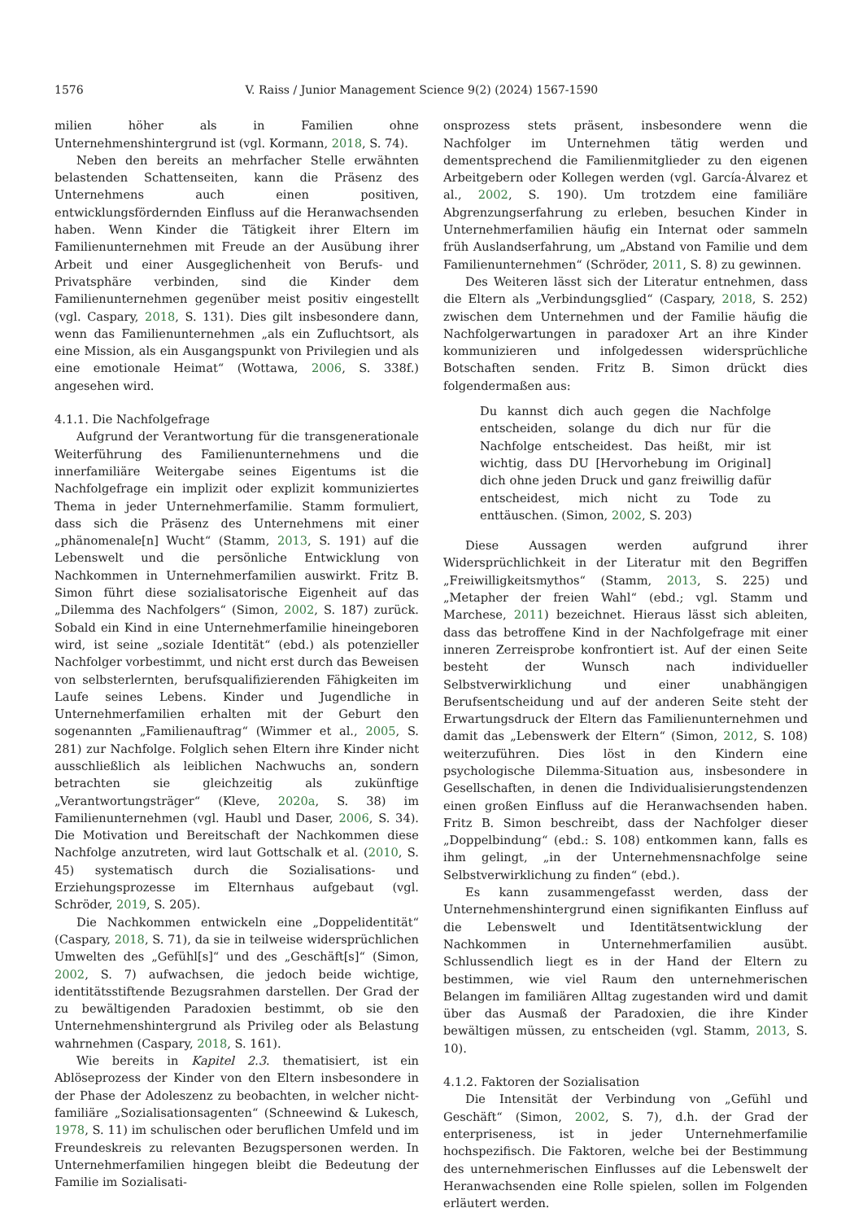1576 V. Raiss / Junior Management Science 9(2) (2024) 1567-1590
milien höher als in Familien ohne Unternehmenshintergrund ist (vgl. Kormann, 2018, S. 74).
Neben den bereits an mehrfacher Stelle erwähnten belastenden Schattenseiten, kann die Präsenz des Unternehmens auch einen positiven, entwicklungsfördernden Einfluss auf die Heranwachsenden haben. Wenn Kinder die Tätigkeit ihrer Eltern im Familienunternehmen mit Freude an der Ausübung ihrer Arbeit und einer Ausgeglichenheit von Berufs- und Privatsphäre verbinden, sind die Kinder dem Familienunternehmen gegenüber meist positiv eingestellt (vgl. Caspary, 2018, S. 131). Dies gilt insbesondere dann, wenn das Familienunternehmen „als ein Zufluchtsort, als eine Mission, als ein Ausgangspunkt von Privilegien und als eine emotionale Heimat“ (Wottawa, 2006, S. 338f.) angesehen wird.
4.1.1. Die Nachfolgefrage
Aufgrund der Verantwortung für die transgenerationale Weiterführung des Familienunternehmens und die innerfamiliäre Weitergabe seines Eigentums ist die Nachfolgefrage ein implizit oder explizit kommuniziertes Thema in jeder Unternehmerfamilie. Stamm formuliert, dass sich die Präsenz des Unternehmens mit einer „phänomenale[n] Wucht“ (Stamm, 2013, S. 191) auf die Lebenswelt und die persönliche Entwicklung von Nachkommen in Unternehmerfamilien auswirkt. Fritz B. Simon führt diese sozialisatorische Eigenheit auf das „Dilemma des Nachfolgers“ (Simon, 2002, S. 187) zurück. Sobald ein Kind in eine Unternehmerfamilie hineingeboren wird, ist seine „soziale Identität“ (ebd.) als potenzieller Nachfolger vorbestimmt, und nicht erst durch das Beweisen von selbsterlernten, berufsqualifizierenden Fähigkeiten im Laufe seines Lebens. Kinder und Jugendliche in Unternehmerfamilien erhalten mit der Geburt den sogenannten „Familienauftrag“ (Wimmer et al., 2005, S. 281) zur Nachfolge. Folglich sehen Eltern ihre Kinder nicht ausschließlich als leiblichen Nachwuchs an, sondern betrachten sie gleichzeitig als zukünftige „Verantwortungsträger“ (Kleve, 2020a, S. 38) im Familienunternehmen (vgl. Haubl und Daser, 2006, S. 34). Die Motivation und Bereitschaft der Nachkommen diese Nachfolge anzutreten, wird laut Gottschalk et al. (2010, S. 45) systematisch durch die Sozialisations- und Erziehungsprozesse im Elternhaus aufgebaut (vgl. Schröder, 2019, S. 205).
Die Nachkommen entwickeln eine „Doppelidentität“ (Caspary, 2018, S. 71), da sie in teilweise widersprüchlichen Umwelten des „Gefühl[s]“ und des „Geschäft[s]“ (Simon, 2002, S. 7) aufwachsen, die jedoch beide wichtige, identitätsstiftende Bezugsrahmen darstellen. Der Grad der zu bewältigenden Paradoxien bestimmt, ob sie den Unternehmenshintergrund als Privileg oder als Belastung wahrnehmen (Caspary, 2018, S. 161).
Wie bereits in Kapitel 2.3. thematisiert, ist ein Ablöseprozess der Kinder von den Eltern insbesondere in der Phase der Adoleszenz zu beobachten, in welcher nicht-familiäre „Sozialisationsagenten“ (Schneewind & Lukesch, 1978, S. 11) im schulischen oder beruflichen Umfeld und im Freundeskreis zu relevanten Bezugspersonen werden. In Unternehmerfamilien hingegen bleibt die Bedeutung der Familie im Sozialisati-
onsprozess stets präsent, insbesondere wenn die Nachfolger im Unternehmen tätig werden und dementsprechend die Familienmitglieder zu den eigenen Arbeitgebern oder Kollegen werden (vgl. García-Álvarez et al., 2002, S. 190). Um trotzdem eine familiäre Abgrenzungserfahrung zu erleben, besuchen Kinder in Unternehmerfamilien häufig ein Internat oder sammeln früh Auslandserfahrung, um „Abstand von Familie und dem Familienunternehmen“ (Schröder, 2011, S. 8) zu gewinnen.
Des Weiteren lässt sich der Literatur entnehmen, dass die Eltern als „Verbindungsglied“ (Caspary, 2018, S. 252) zwischen dem Unternehmen und der Familie häufig die Nachfolgerwartungen in paradoxer Art an ihre Kinder kommunizieren und infolgedessen widersprüchliche Botschaften senden. Fritz B. Simon drückt dies folgendermaßen aus:
Du kannst dich auch gegen die Nachfolge entscheiden, solange du dich nur für die Nachfolge entscheidest. Das heißt, mir ist wichtig, dass DU [Hervorhebung im Original] dich ohne jeden Druck und ganz freiwillig dafür entscheidest, mich nicht zu Tode zu enttäuschen. (Simon, 2002, S. 203)
Diese Aussagen werden aufgrund ihrer Widersprüchlichkeit in der Literatur mit den Begriffen „Freiwilligkeitsmythos“ (Stamm, 2013, S. 225) und „Metapher der freien Wahl“ (ebd.; vgl. Stamm und Marchese, 2011) bezeichnet. Hieraus lässt sich ableiten, dass das betroffene Kind in der Nachfolgefrage mit einer inneren Zerreisprobe konfrontiert ist. Auf der einen Seite besteht der Wunsch nach individueller Selbstverwirklichung und einer unabhängigen Berufsentscheidung und auf der anderen Seite steht der Erwartungsdruck der Eltern das Familienunternehmen und damit das „Lebenswerk der Eltern“ (Simon, 2012, S. 108) weiterzuführen. Dies löst in den Kindern eine psychologische Dilemma-Situation aus, insbesondere in Gesellschaften, in denen die Individualisierungstendenzen einen großen Einfluss auf die Heranwachsenden haben. Fritz B. Simon beschreibt, dass der Nachfolger dieser „Doppelbindung“ (ebd.: S. 108) entkommen kann, falls es ihm gelingt, „in der Unternehmensnachfolge seine Selbstverwirklichung zu finden“ (ebd.).
Es kann zusammengefasst werden, dass der Unternehmenshintergrund einen signifikanten Einfluss auf die Lebenswelt und Identitätsentwicklung der Nachkommen in Unternehmerfamilien ausübt. Schlussendlich liegt es in der Hand der Eltern zu bestimmen, wie viel Raum den unternehmerischen Belangen im familiären Alltag zugestanden wird und damit über das Ausmaß der Paradoxien, die ihre Kinder bewältigen müssen, zu entscheiden (vgl. Stamm, 2013, S. 10).
4.1.2. Faktoren der Sozialisation
Die Intensität der Verbindung von „Gefühl und Geschäft“ (Simon, 2002, S. 7), d.h. der Grad der enterpriseness, ist in jeder Unternehmerfamilie hochspezifisch. Die Faktoren, welche bei der Bestimmung des unternehmerischen Einflusses auf die Lebenswelt der Heranwachsenden eine Rolle spielen, sollen im Folgenden erläutert werden.